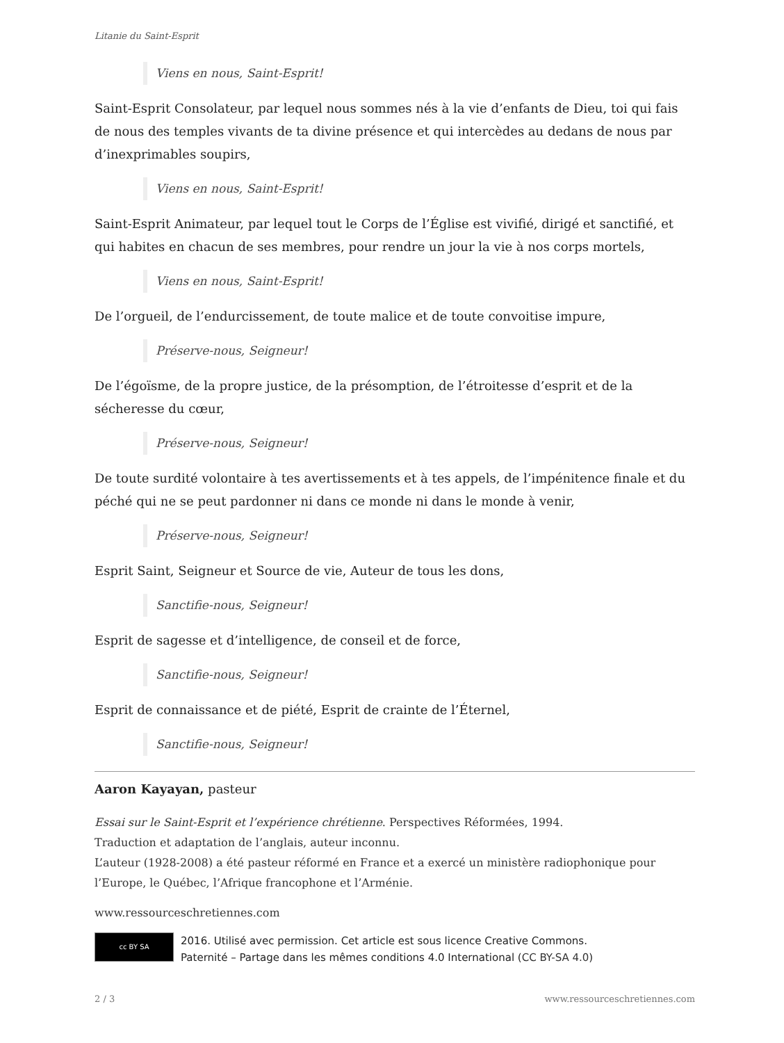Litanie du Saint-Esprit
Viens en nous, Saint-Esprit!
Saint-Esprit Consolateur, par lequel nous sommes nés à la vie d’enfants de Dieu, toi qui fais de nous des temples vivants de ta divine présence et qui intercèdes au dedans de nous par d’inexprimables soupirs,
Viens en nous, Saint-Esprit!
Saint-Esprit Animateur, par lequel tout le Corps de l’Église est vivifié, dirigé et sanctifié, et qui habites en chacun de ses membres, pour rendre un jour la vie à nos corps mortels,
Viens en nous, Saint-Esprit!
De l’orgueil, de l’endurcissement, de toute malice et de toute convoitise impure,
Préserve-nous, Seigneur!
De l’égoïsme, de la propre justice, de la présomption, de l’étroitesse d’esprit et de la sécheresse du cœur,
Préserve-nous, Seigneur!
De toute surdité volontaire à tes avertissements et à tes appels, de l’impénitence finale et du péché qui ne se peut pardonner ni dans ce monde ni dans le monde à venir,
Préserve-nous, Seigneur!
Esprit Saint, Seigneur et Source de vie, Auteur de tous les dons,
Sanctifie-nous, Seigneur!
Esprit de sagesse et d’intelligence, de conseil et de force,
Sanctifie-nous, Seigneur!
Esprit de connaissance et de piété, Esprit de crainte de l’Éternel,
Sanctifie-nous, Seigneur!
Aaron Kayayan, pasteur
Essai sur le Saint-Esprit et l’expérience chrétienne. Perspectives Réformées, 1994.
Traduction et adaptation de l’anglais, auteur inconnu.
L’auteur (1928-2008) a été pasteur réformé en France et a exercé un ministère radiophonique pour l’Europe, le Québec, l’Afrique francophone et l’Arménie.
www.ressourceschretiennes.com
cc BY SA
2016. Utilisé avec permission. Cet article est sous licence Creative Commons.
Paternité – Partage dans les mêmes conditions 4.0 International (CC BY-SA 4.0)
2 / 3 www.ressourceschretiennes.com